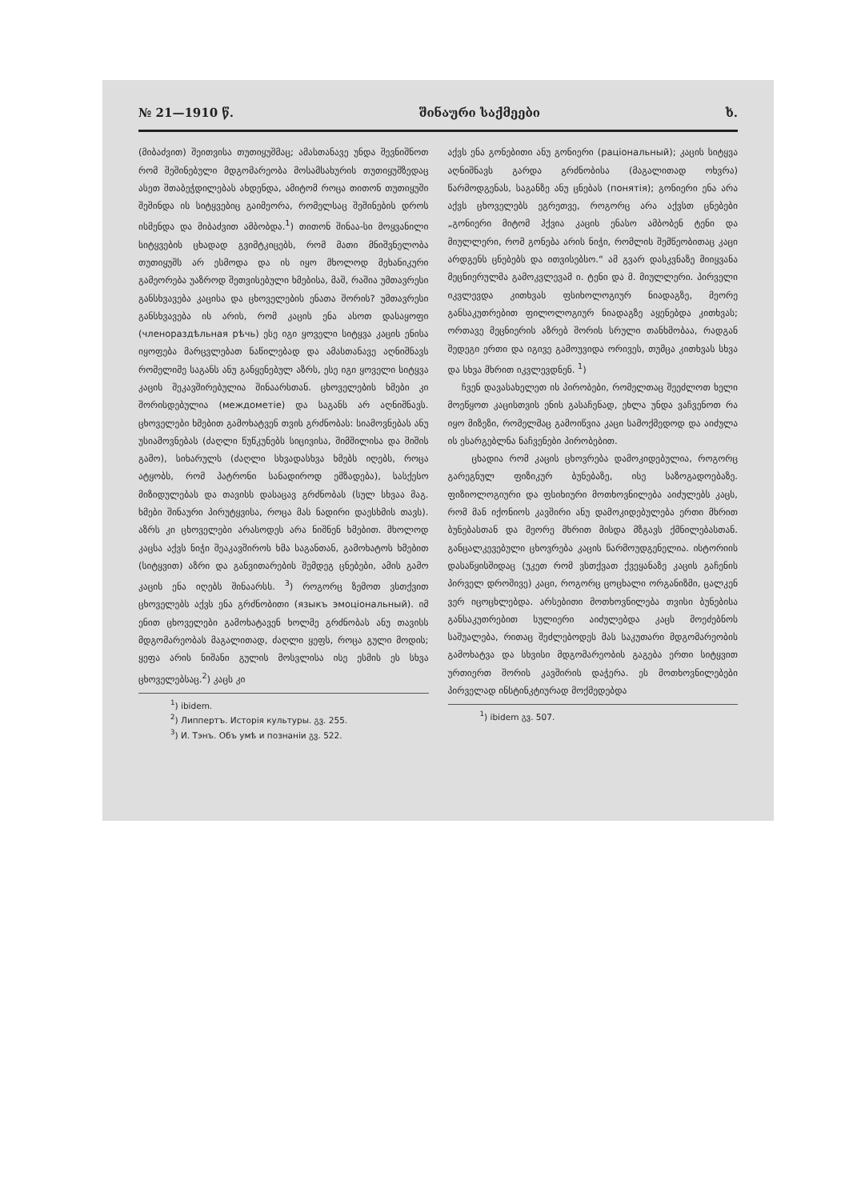№ 21—1910 წ. შინაური საქმეები ხ.
(მიბაძვით) შეითვისა თუთიყუშმაც; ამასთანავე უნდა შევნიშნოთ რომ შეშინებული მდგომარეობა მოსამსახურის თუთიყუშზედაც ასეთ შთაბეჭდილებას ახდენდა, ამიტომ როცა თითონ თუთიყუში შეშინდა ის სიტყვებიც გაიმეორა, რომელსაც შეშინების დროს ისმენდა და მიბაძვით ამბობდა.<sup>1</sup>) თითონ შინაა-სი მოყვანილი სიტყვების ცხადად გვიმტკიცებს, რომ მათი მნიშვნელობა თუთიყუშს არ ესმოდა და ის იყო მხოლოდ მეხანიკური გამეორება უაზროდ შეთვისებული ხმებისა, მაშ, რაშია უმთავრესი განსხვავება კაცისა და ცხოველების ენათა შორის? უმთავრესი განსხვავება ის არის, რომ კაცის ენა ასოთ დასაყოფი (членораздѣльная рѣчь) ესე იგი ყოველი სიტყვა კაცის ენისა იყოფება მარცვლებათ ნაწილებად და ამასთანავე აღნიშნავს რომელიმე საგანს ანუ განყენებულ აზრს, ესე იგი ყოველი სიტყვა კაცის შეკავშირებულია შინაარსთან. ცხოველების ხმები კი შორისდებულია (междометіе) და საგანს არ აღნიშნავს. ცხოველები ხმებით გამოხატვენ თვის გრძნობას: სიამოვნებას ანუ უსიამოვნებას (ძაღლი წუწკუნებს სიცივისა, შიმშილისა და შიშის გამო), სიხარულს (ძაღლი სხვადასხვა ხმებს იღებს, როცა ატყობს, რომ პატრონი სანადიროდ ემზადება), სასქესო მიზიდულებას და თავისს დასაცავ გრძნობას (სულ სხვაა მაგ. ხმები შინაური პირუტყვისა, როცა მას ნადირი დაესხმის თავს). აზრს კი ცხოველები არასოდეს არა ნიშნენ ხმებით. მხოლოდ კაცსა აქვს ნიჭი შეაკავშიროს ხმა საგანთან, გამოხატოს ხმებით (სიტყვით) აზრი და განვითარების შემდეგ ცნებები, ამის გამო კაცის ენა იღებს შინაარსს. <sup>3</sup>) როგორც ზემოთ ვსთქვით ცხოველებს აქვს ენა გრძნობითი (языкъ эмоціональный). იმ ენით ცხოველები გამოხატავენ ხოლმე გრძნობას ანუ თავისს მდგომარეობას მაგალითად, ძაღლი ყეფს, როცა გული მოდის; ყეფა არის ნიშანი გულის მოსვლისა ისე ესმის ეს სხვა ცხოველებსაც.<sup>2</sup>) კაცს კი
<sup>1</sup>) ibidem.
<sup>2</sup>) Липпертъ. Исторія культуры. გვ. 255.
<sup>3</sup>) И. Тэнъ. Объ умѣ и познаніи გვ. 522.
აქვს ენა გონებითი ანუ გონიერი (раціональный); კაცის სიტყვა აღნიშნავს გარდა გრძნობისა (მაგალითად ოხვრა) წარმოდგენას, საგანზე ანუ ცნებას (понятія); გონიერი ენა არა აქვს ცხოველებს ეგრეთვე, როგორც არა აქვსთ ცნებები „გონიერი მიტომ ჰქვია კაცის ენასო ამბობენ ტენი და მიულლერი, რომ გონება არის ნიჭი, რომლის შემწეობითაც კაცი არდგენს ცნებებს და ითვისებსო.“ ამ გვარ დასკვნაზე მიიყვანა მეცნიერულმა გამოკვლევამ ი. ტენი და მ. მიულლერი. პირველი იკვლევდა კითხვას ფსიხოლოგიურ ნიადაგზე, მეორე განსაკუთრებით ფილოლოგიურ ნიადაგზე აყენებდა კითხვას; ორთავე მეცნიერის აზრებ შორის სრული თანხმობაა, რადგან შედეგი ერთი და იგივე გამოუვიდა ორივეს, თუმცა კითხვას სხვა და სხვა მხრით იკვლევდნენ. <sup>1</sup>)
ჩვენ დავასახელეთ ის პირობები, რომელთაც შეეძლოთ ხელი მოეწყოთ კაცისთვის ენის გასაჩენად, ეხლა უნდა ვაჩვენოთ რა იყო მიზეზი, რომელმაც გამოიწვია კაცი სამოქმედოდ და აიძულა ის ესარგებლნა ნაჩვენები პირობებით.
ცხადია რომ კაცის ცხოვრება დამოკიდებულია, როგორც გარეგნულ ფიზიკურ ბუნებაზე, ისე საზოგადოებაზე. ფიზიოლოგიური და ფსიხიური მოთხოვნილება აიძულებს კაცს, რომ მან იქონიოს კავშირი ანუ დამოკიდებულება ერთი მხრით ბუნებასთან და მეორე მხრით მისდა მზგავს ქმნილებასთან. განცალკევებული ცხოვრება კაცის წარმოუდგენელია. ისტორიის დასაწყისშიდაც (უკეთ რომ ვსთქვათ ქვეყანაზე კაცის გაჩენის პირველ დროშივე) კაცი, როგორც ცოცხალი ორგანიზმი, ცალკენ ვერ იცოცხლებდა. არსებითი მოთხოვნილება თვისი ბუნებისა განსაკუთრებით სულიერი აიძულებდა კაცს მოეძებნოს საშუალება, რითაც შეძლებოდეს მას საკუთარი მდგომარეობის გამოხატვა და სხვისი მდგომარეობის გაგება ერთი სიტყვით ურთიერთ შორის კავშირის დაჭერა. ეს მოთხოვნილებები პირველად ინსტინკტიურად მოქმედებდა
<sup>1</sup>) ibidem გვ. 507.